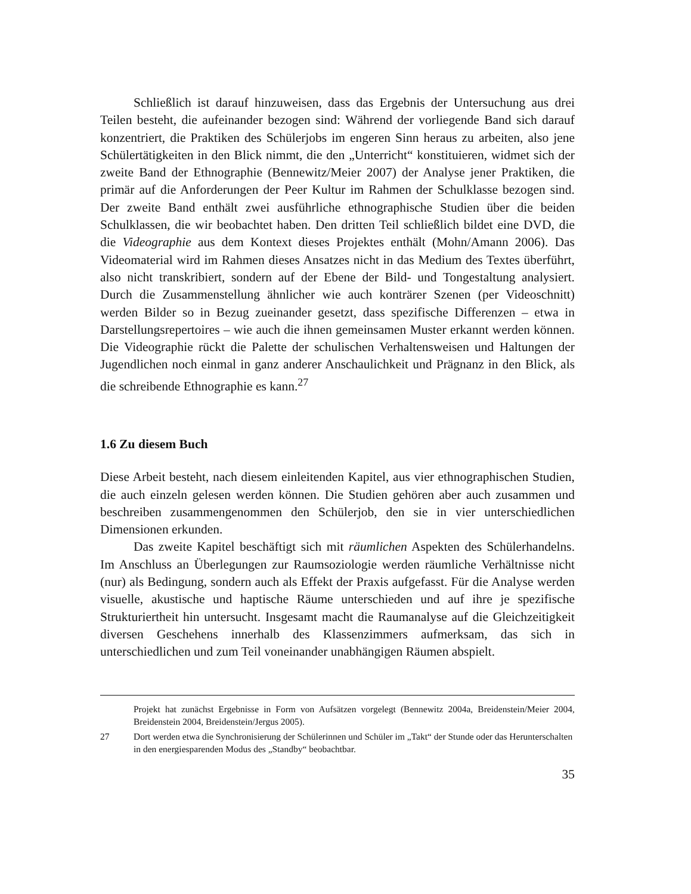Schließlich ist darauf hinzuweisen, dass das Ergebnis der Untersuchung aus drei Teilen besteht, die aufeinander bezogen sind: Während der vorliegende Band sich darauf konzentriert, die Praktiken des Schülerjobs im engeren Sinn heraus zu arbeiten, also jene Schülertätigkeiten in den Blick nimmt, die den „Unterricht“ konstituieren, widmet sich der zweite Band der Ethnographie (Bennewitz/Meier 2007) der Analyse jener Praktiken, die primär auf die Anforderungen der Peer Kultur im Rahmen der Schulklasse bezogen sind. Der zweite Band enthält zwei ausführliche ethnographische Studien über die beiden Schulklassen, die wir beobachtet haben. Den dritten Teil schließlich bildet eine DVD, die die Videographie aus dem Kontext dieses Projektes enthält (Mohn/Amann 2006). Das Videomaterial wird im Rahmen dieses Ansatzes nicht in das Medium des Textes überführt, also nicht transkribiert, sondern auf der Ebene der Bild- und Tongestaltung analysiert. Durch die Zusammenstellung ähnlicher wie auch konträrer Szenen (per Videoschnitt) werden Bilder so in Bezug zueinander gesetzt, dass spezifische Differenzen – etwa in Darstellungsrepertoires – wie auch die ihnen gemeinsamen Muster erkannt werden können. Die Videographie rückt die Palette der schulischen Verhaltensweisen und Haltungen der Jugendlichen noch einmal in ganz anderer Anschaulichkeit und Prägnanz in den Blick, als die schreibende Ethnographie es kann.<sup>27</sup>
1.6 Zu diesem Buch
Diese Arbeit besteht, nach diesem einleitenden Kapitel, aus vier ethnographischen Studien, die auch einzeln gelesen werden können. Die Studien gehören aber auch zusammen und beschreiben zusammengenommen den Schülerjob, den sie in vier unterschiedlichen Dimensionen erkunden.
Das zweite Kapitel beschäftigt sich mit räumlichen Aspekten des Schülerhandelns. Im Anschluss an Überlegungen zur Raumsoziologie werden räumliche Verhältnisse nicht (nur) als Bedingung, sondern auch als Effekt der Praxis aufgefasst. Für die Analyse werden visuelle, akustische und haptische Räume unterschieden und auf ihre je spezifische Strukturiertheit hin untersucht. Insgesamt macht die Raumanalyse auf die Gleichzeitigkeit diversen Geschehens innerhalb des Klassenzimmers aufmerksam, das sich in unterschiedlichen und zum Teil voneinander unabhängigen Räumen abspielt.
Projekt hat zunächst Ergebnisse in Form von Aufsätzen vorgelegt (Bennewitz 2004a, Breidenstein/Meier 2004, Breidenstein 2004, Breidenstein/Jergus 2005).
27 Dort werden etwa die Synchronisierung der Schülerinnen und Schüler im „Takt“ der Stunde oder das Herunterschalten in den energiesparenden Modus des „Standby“ beobachtbar.
35